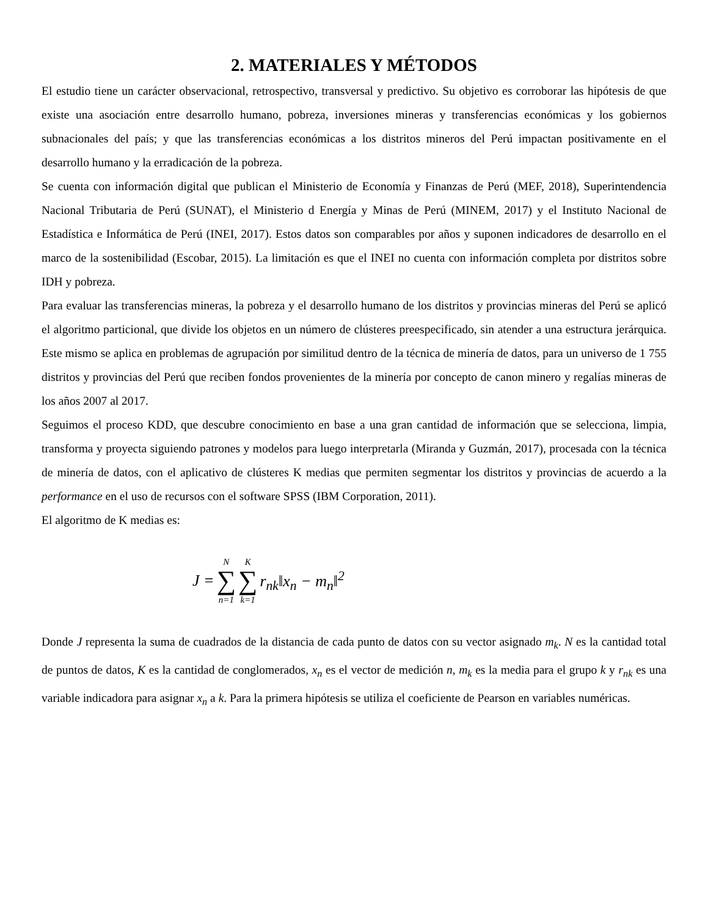2. MATERIALES Y MÉTODOS
El estudio tiene un carácter observacional, retrospectivo, transversal y predictivo. Su objetivo es corroborar las hipótesis de que existe una asociación entre desarrollo humano, pobreza, inversiones mineras y transferencias económicas y los gobiernos subnacionales del país; y que las transferencias económicas a los distritos mineros del Perú impactan positivamente en el desarrollo humano y la erradicación de la pobreza.
Se cuenta con información digital que publican el Ministerio de Economía y Finanzas de Perú (MEF, 2018), Superintendencia Nacional Tributaria de Perú (SUNAT), el Ministerio d Energía y Minas de Perú (MINEM, 2017) y el Instituto Nacional de Estadística e Informática de Perú (INEI, 2017). Estos datos son comparables por años y suponen indicadores de desarrollo en el marco de la sostenibilidad (Escobar, 2015). La limitación es que el INEI no cuenta con información completa por distritos sobre IDH y pobreza.
Para evaluar las transferencias mineras, la pobreza y el desarrollo humano de los distritos y provincias mineras del Perú se aplicó el algoritmo particional, que divide los objetos en un número de clústeres preespecificado, sin atender a una estructura jerárquica. Este mismo se aplica en problemas de agrupación por similitud dentro de la técnica de minería de datos, para un universo de 1 755 distritos y provincias del Perú que reciben fondos provenientes de la minería por concepto de canon minero y regalías mineras de los años 2007 al 2017.
Seguimos el proceso KDD, que descubre conocimiento en base a una gran cantidad de información que se selecciona, limpia, transforma y proyecta siguiendo patrones y modelos para luego interpretarla (Miranda y Guzmán, 2017), procesada con la técnica de minería de datos, con el aplicativo de clústeres K medias que permiten segmentar los distritos y provincias de acuerdo a la performance en el uso de recursos con el software SPSS (IBM Corporation, 2011).
El algoritmo de K medias es:
| J = | N ∑ n=1 | K ∑ k=1 | r<sub>nk</sub>‖x<sub>n</sub> − m<sub>n</sub>‖<sup>2</sup> |
Donde J representa la suma de cuadrados de la distancia de cada punto de datos con su vector asignado m<sub>k</sub>. N es la cantidad total de puntos de datos, K es la cantidad de conglomerados, x<sub>n</sub> es el vector de medición n, m<sub>k</sub> es la media para el grupo k y r<sub>nk</sub> es una variable indicadora para asignar x<sub>n</sub> a k. Para la primera hipótesis se utiliza el coeficiente de Pearson en variables numéricas.